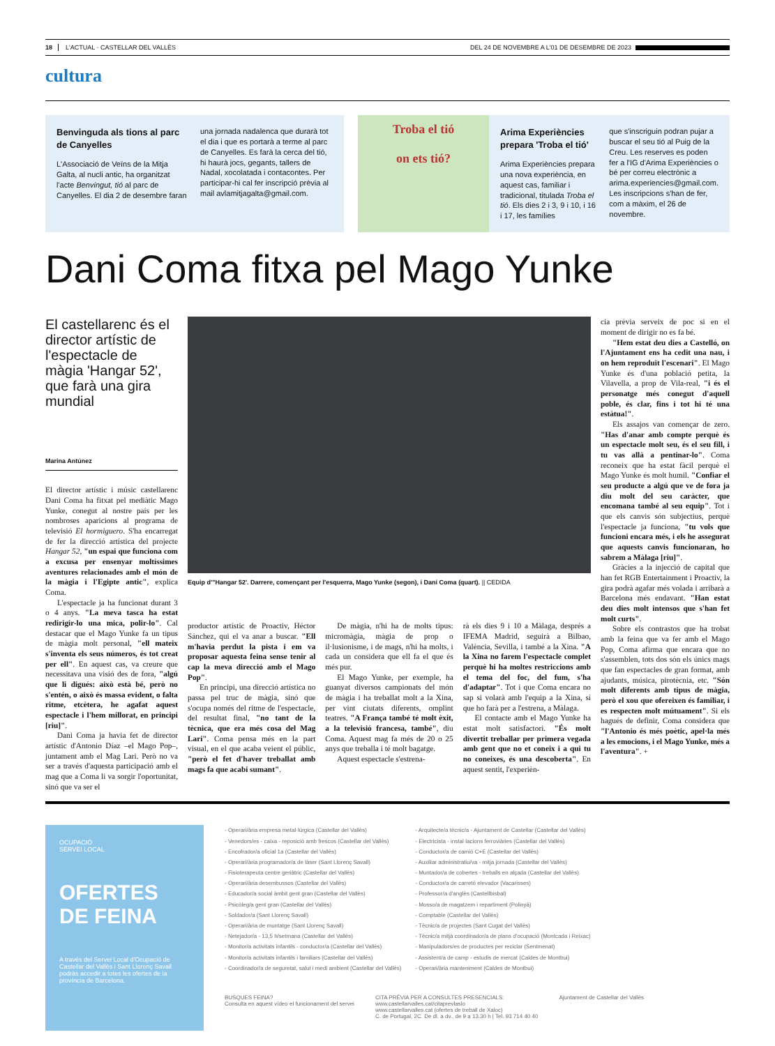18 L'ACTUAL · CASTELLAR DEL VALLÈS DEL 24 DE NOVEMBRE A L'01 DE DESEMBRE DE 2023
cultura
Benvinguda als tions al parc de Canyelles
L'Associació de Veïns de la Mitja Galta, al nucli antic, ha organitzat l'acte Benvingut, tió al parc de Canyelles. El dia 2 de desembre faran
una jornada nadalenca que durarà tot el dia i que es portarà a terme al parc de Canyelles. Es farà la cerca del tió, hi haurà jocs, gegants, tallers de Nadal, xocolatada i contacontes. Per participar-hi cal fer inscripció prèvia al mail avlamitjagalta@gmail.com.
Troba el tió
on ets tió?
Arima Experiències prepara 'Troba el tió'
Arima Experiències prepara una nova experiència, en aquest cas, familiar i tradicional, titulada Troba el tió. Els dies 2 i 3, 9 i 10, i 16 i 17, les famílies
que s'inscriguin podran pujar a buscar el seu tió al Puig de la Creu. Les reserves es poden fer a l'IG d'Arima Experiències o bé per correu electrònic a arima.experiencies@gmail.com. Les inscripcions s'han de fer, com a màxim, el 26 de novembre.
Dani Coma fitxa pel Mago Yunke
El castellarenc és el director artístic de l'espectacle de màgia 'Hangar 52', que farà una gira mundial
Marina Antúnez
El director artístic i músic castellarenc Dani Coma ha fitxat pel mediàtic Mago Yunke, conegut al nostre país per les nombroses aparicions al programa de televisió El hormiguero. S'ha encarregat de fer la direcció artística del projecte Hangar 52, "un espai que funciona com a excusa per ensenyar moltíssimes aventures relacionades amb el món de la màgia i l'Egipte antic", explica Coma.
L'espectacle ja ha funcionat durant 3 o 4 anys. "La meva tasca ha estat redirigir-lo una mica, polir-lo". Cal destacar que el Mago Yunke fa un tipus de màgia molt personal, "ell mateix s'inventa els seus números, és tot creat per ell". En aquest cas, va creure que necessitava una visió des de fora, "algú que li digués: això està bé, però no s'entén, o això és massa evident, o falta ritme, etcètera, he agafat aquest espectacle i l'hem millorat, en principi [riu]".
Dani Coma ja havia fet de director artístic d'Antonio Díaz –el Mago Pop–, juntament amb el Mag Lari. Però no va ser a través d'aquesta participació amb el mag que a Coma li va sorgir l'oportunitat, sinó que va ser el
Equip d'"Hangar 52'. Darrere, començant per l'esquerra, Mago Yunke (segon), i Dani Coma (quart). || CEDIDA
productor artístic de Proactiv, Héctor Sánchez, qui el va anar a buscar. "Ell m'havia perdut la pista i em va proposar aquesta feina sense tenir al cap la meva direcció amb el Mago Pop".
En principi, una direcció artística no passa pel truc de màgia, sinó que s'ocupa només del ritme de l'espectacle, del resultat final, "no tant de la tècnica, que era més cosa del Mag Lari". Coma pensa més en la part visual, en el que acaba veient el públic, "però el fet d'haver treballat amb mags fa que acabi sumant".
De màgia, n'hi ha de molts tipus: micromàgia, màgia de prop o il·lusionisme, i de mags, n'hi ha molts, i cada un considera que ell fa el que és més pur.
El Mago Yunke, per exemple, ha guanyat diversos campionats del món de màgia i ha treballat molt a la Xina, per vint ciutats diferents, omplint teatres. "A França també té molt èxit, a la televisió francesa, també", diu Coma. Aquest mag fa més de 20 o 25 anys que treballa i té molt bagatge.
Aquest espectacle s'estrena-
rà els dies 9 i 10 a Màlaga, després a IFEMA Madrid, seguirà a Bilbao, València, Sevilla, i també a la Xina. "A la Xina no farem l'espectacle complet perquè hi ha moltes restriccions amb el tema del foc, del fum, s'ha d'adaptar". Tot i que Coma encara no sap si volarà amb l'equip a la Xina, sí que ho farà per a l'estrena, a Màlaga.
El contacte amb el Mago Yunke ha estat molt satisfactori. "És molt divertit treballar per primera vegada amb gent que no et coneix i a qui tu no coneixes, és una descoberta". En aquest sentit, l'experièn-
cia prèvia serveix de poc si en el moment de dirigir no es fa bé.
"Hem estat deu dies a Castelló, on l'Ajuntament ens ha cedit una nau, i on hem reproduït l'escenari". El Mago Yunke és d'una població petita, la Vilavella, a prop de Vila-real, "i és el personatge més conegut d'aquell poble, és clar, fins i tot hi té una estàtua!".
Els assajos van començar de zero. "Has d'anar amb compte perquè és un espectacle molt seu, és el seu fill, i tu vas allà a pentinar-lo". Coma reconeix que ha estat fàcil perquè el Mago Yunke és molt humil. "Confiar el seu producte a algú que ve de fora ja diu molt del seu caràcter, que encomana també al seu equip". Tot i que els canvis són subjectius, perquè l'espectacle ja funciona, "tu vols que funcioni encara més, i els he assegurat que aquests canvis funcionaran, ho sabrem a Màlaga [riu]".
Gràcies a la injecció de capital que han fet RGB Entertainment i Proactiv, la gira podrà agafar més volada i arribarà a Barcelona més endavant. "Han estat deu dies molt intensos que s'han fet molt curts".
Sobre els contrastos que ha trobat amb la feina que va fer amb el Mago Pop, Coma afirma que encara que no s'assemblen, tots dos són els únics mags que fan espectacles de gran format, amb ajudants, música, pirotècnia, etc. "Són molt diferents amb tipus de màgia, però el xou que ofereixen és familiar, i es respecten molt mútuament". Si els hagués de definir, Coma considera que "l'Antonio és més poètic, apel·la més a les emocions, i el Mago Yunke, més a l'aventura". +
OCUPACIÓ
SERVEI LOCAL
OFERTES DE FEINA
A través del Servei Local d'Ocupació de Castellar del Vallès i Sant Llorenç Savall podràs accedir a totes les ofertes de la província de Barcelona.
- Operari/ària empresa metal·lúrgica (Castellar del Vallès)
- Venedors/es - caixa - reposició amb frescos (Castellar del Vallès)
- Encofrador/a oficial 1a (Castellar del Vallès)
- Operari/ària programador/a de làser (Sant Llorenç Savall)
- Fisioterapeuta centre geriàtric (Castellar del Vallès)
- Operari/ària desembussos (Castellar del Vallès)
- Educador/a social àmbit gent gran (Castellar del Vallès)
- Psicòleg/a gent gran (Castellar del Vallès)
- Soldador/a (Sant Llorenç Savall)
- Operari/ària de muntatge (Sant Llorenç Savall)
- Netejador/a - 13,5 h/setmana (Castellar del Vallès)
- Monitor/a activitats infantils - conductor/a (Castellar del Vallès)
- Monitor/a activitats infantils i familiars (Castellar del Vallès)
- Coordinador/a de seguretat, salut i medi ambient (Castellar del Vallès)
- Arquitecte/a tècnic/a - Ajuntament de Castellar (Castellar del Vallès)
- Electricista - instal·lacions ferroviàries (Castellar del Vallès)
- Conductor/a de camió C+E (Castellar del Vallès)
- Auxiliar administratiu/va - mitja jornada (Castellar del Vallès)
- Muntador/a de cobertes - treballs en alçada (Castellar del Vallès)
- Conductor/a de carretó elevador (Vacarisses)
- Professor/a d'anglès (Castellbisbal)
- Mosso/a de magatzem i repartiment (Polinyà)
- Comptable (Castellar del Vallès)
- Tècnic/a de projectes (Sant Cugat del Vallès)
- Tècnic/a mitjà coordinador/a de plans d'ocupació (Montcada i Reixac)
- Manipuladors/es de productes per reciclar (Sentmenat)
- Assistent/a de camp - estudis de mercat (Caldes de Montbui)
- Operari/ària manteniment (Caldes de Montbui)
BUSQUES FEINA?
Consulta en aquest vídeo el funcionament del servei
CITA PRÈVIA PER A CONSULTES PRESENCIALS:
www.castellarvalles.cat/citaprevlaslo
www.castellarvalles.cat (ofertes de treball de Xaloc)
C. de Portugal, 2C. De dl. a dv., de 9 a 13.30 h | Tel. 93 714 40 40
Ajuntament de Castellar del Vallès